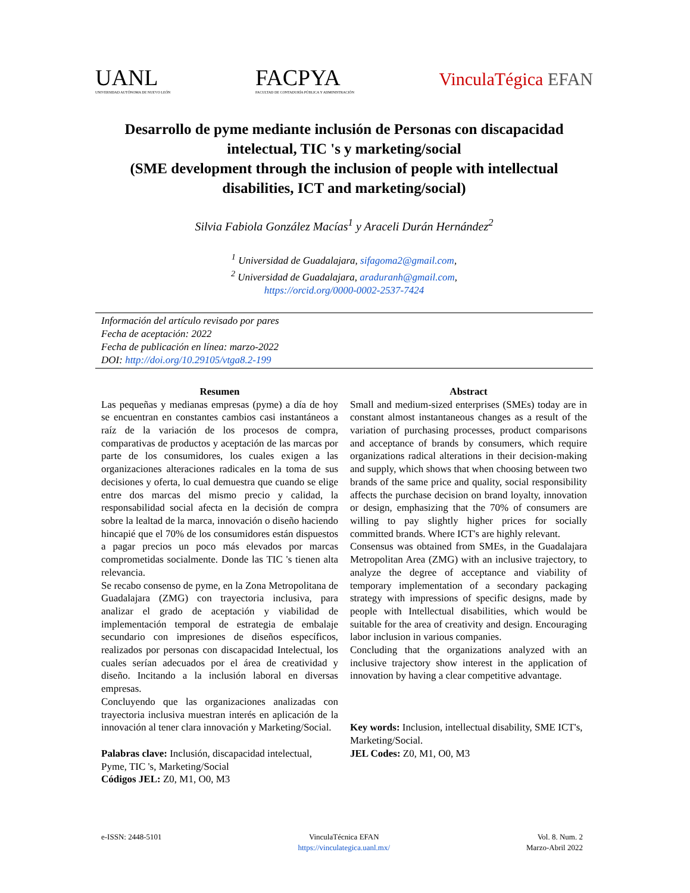UANL
UNIVERSIDAD AUTÓNOMA DE NUEVO LEÓN
FACPYA
FACULTAD DE CONTADURÍA PÚBLICA Y ADMINISTRACIÓN
VinculaTégica EFAN
Desarrollo de pyme mediante inclusión de Personas con discapacidad intelectual, TIC 's y marketing/social
(SME development through the inclusion of people with intellectual disabilities, ICT and marketing/social)
Silvia Fabiola González Macías<sup>1</sup> y Araceli Durán Hernández<sup>2</sup>
<sup>1</sup> Universidad de Guadalajara, sifagoma2@gmail.com,
<sup>2</sup> Universidad de Guadalajara, araduranh@gmail.com,
https://orcid.org/0000-0002-2537-7424
Información del artículo revisado por pares
Fecha de aceptación: 2022
Fecha de publicación en línea: marzo-2022
DOI: http://doi.org/10.29105/vtga8.2-199
Resumen
Las pequeñas y medianas empresas (pyme) a día de hoy se encuentran en constantes cambios casi instantáneos a raíz de la variación de los procesos de compra, comparativas de productos y aceptación de las marcas por parte de los consumidores, los cuales exigen a las organizaciones alteraciones radicales en la toma de sus decisiones y oferta, lo cual demuestra que cuando se elige entre dos marcas del mismo precio y calidad, la responsabilidad social afecta en la decisión de compra sobre la lealtad de la marca, innovación o diseño haciendo hincapié que el 70% de los consumidores están dispuestos a pagar precios un poco más elevados por marcas comprometidas socialmente. Donde las TIC 's tienen alta relevancia.
Se recabo consenso de pyme, en la Zona Metropolitana de Guadalajara (ZMG) con trayectoria inclusiva, para analizar el grado de aceptación y viabilidad de implementación temporal de estrategia de embalaje secundario con impresiones de diseños específicos, realizados por personas con discapacidad Intelectual, los cuales serían adecuados por el área de creatividad y diseño. Incitando a la inclusión laboral en diversas empresas.
Concluyendo que las organizaciones analizadas con trayectoria inclusiva muestran interés en aplicación de la innovación al tener clara innovación y Marketing/Social.
Palabras clave: Inclusión, discapacidad intelectual, Pyme, TIC 's, Marketing/Social
Códigos JEL: Z0, M1, O0, M3
Abstract
Small and medium-sized enterprises (SMEs) today are in constant almost instantaneous changes as a result of the variation of purchasing processes, product comparisons and acceptance of brands by consumers, which require organizations radical alterations in their decision-making and supply, which shows that when choosing between two brands of the same price and quality, social responsibility affects the purchase decision on brand loyalty, innovation or design, emphasizing that the 70% of consumers are willing to pay slightly higher prices for socially committed brands. Where ICT's are highly relevant.
Consensus was obtained from SMEs, in the Guadalajara Metropolitan Area (ZMG) with an inclusive trajectory, to analyze the degree of acceptance and viability of temporary implementation of a secondary packaging strategy with impressions of specific designs, made by people with Intellectual disabilities, which would be suitable for the area of creativity and design. Encouraging labor inclusion in various companies.
Concluding that the organizations analyzed with an inclusive trajectory show interest in the application of innovation by having a clear competitive advantage.
Key words: Inclusion, intellectual disability, SME ICT's, Marketing/Social.
JEL Codes: Z0, M1, O0, M3
e-ISSN: 2448-5101 VinculaTécnica EFAN
https://vinculategica.uanl.mx/
Vol. 8. Num. 2
Marzo-Abril 2022